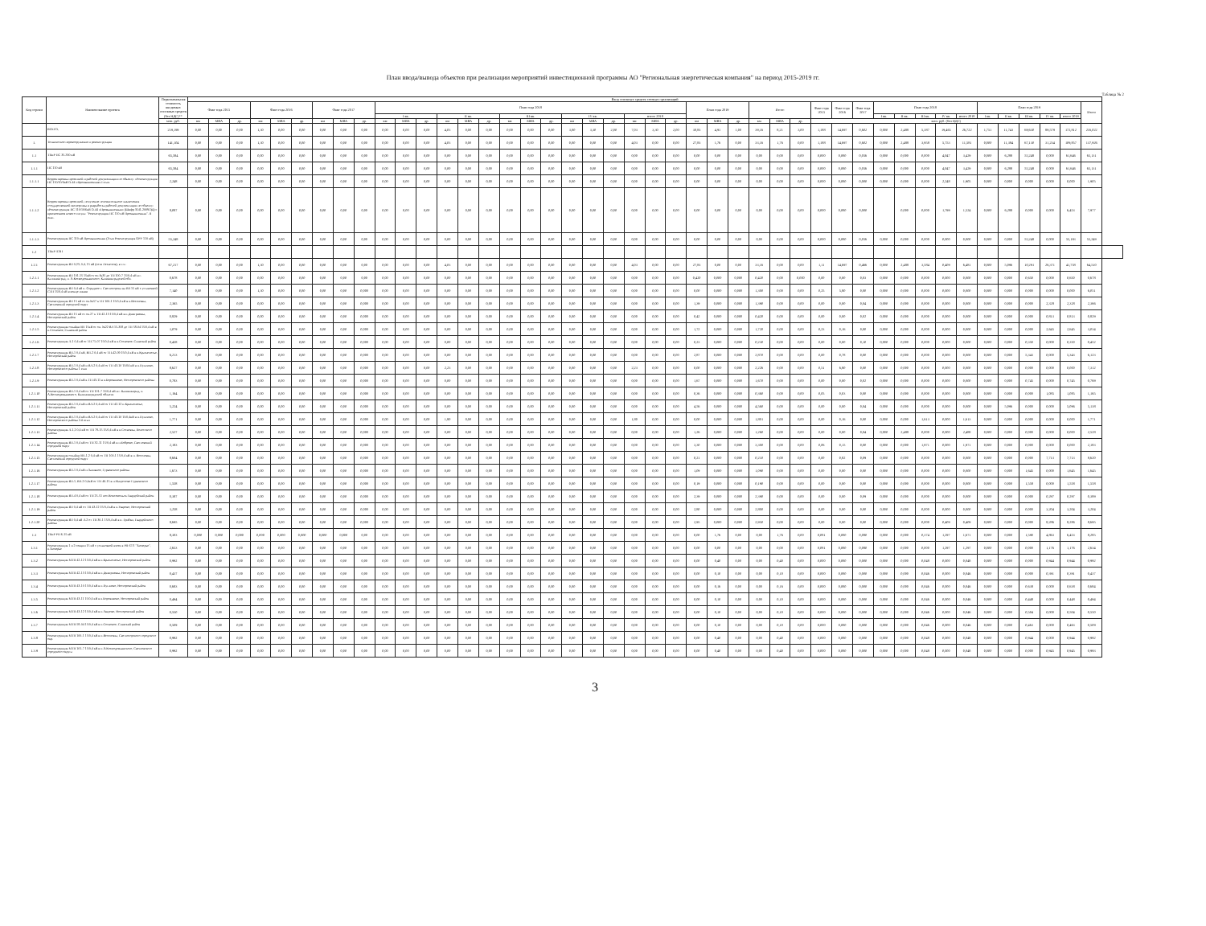План ввода/вывода объектов при реализации мероприятий инвестиционной программы АО "Региональная энергетическая компания" на период 2015-2019 гг.
Таблица № 2
| Код строки | Наименование проекта | Первоначальная стоимость вводимых основных средств (без НДС)** | Ввод основных средств сетевых организаций | | | | | | | | | | | | | | | | | | | | | | | | | | | | | | | | | | | | | | | | | | | | |
| --- | --- | --- | --- | --- | --- | --- | --- | --- | --- | --- | --- | --- | --- | --- | --- | --- | --- | --- | --- | --- | --- | --- | --- | --- | --- | --- | --- | --- | --- | --- | --- | --- | --- | --- | --- | --- | --- | --- | --- | --- | --- | --- | --- | --- | --- | --- | --- |
| | | | Факт года 2015 | | | Факт года 2016 | | | Факт года 2017 | | | План года 2018 | | | | | | | | | | | | | | | План года 2019 | | | Итого | | | Факт года 2015 | Факт года 2016 | Факт года 2017 | План года 2018 | | | | | План года 2019 | | | | | Итого | |
| | | | | | | | | | | | | I кв. | | | II кв. | | | III кв. | | | IV кв. | | | итого 2018 | | | | | | | | | | | | I кв. | II кв. | III кв. | IV кв. | итого 2018 | I кв. | II кв. | III кв. | IV кв. | итого 2019 | | |
| | | млн. руб. | км | МВА | др. | км | МВА | др. | км | МВА | др. | км | МВА | др. | км | МВА | др. | км | МВА | др. | км | МВА | др. | км | МВА | др. | км | МВА | др. | км | МВА | др. | млн. руб. (без НДС) | | | | | | | | | | | | | | |
| | ВСЕГО, | 219,199 | 0,00 | 0,00 | 0,00 | 1,30 | 0,00 | 0,00 | 0,00 | 0,00 | 0,00 | 0,00 | 0,00 | 0,00 | 4,03 | 0,00 | 0,00 | 0,00 | 0,00 | 0,00 | 3,00 | 3,30 | 2,00 | 7,03 | 3,30 | 2,00 | 30,83 | 4,91 | 1,00 | 39,16 | 8,21 | 3,00 | 1,188 | 14,697 | 0,602 | 0,000 | 2,488 | 5,387 | 19,465 | 26,722 | 1,751 | 11,743 | 69,630 | 89,579 | 172,812 | 216,022 | |
| 1. | Техническое перевооружение и реконструкция | 141,104 | 0,00 | 0,00 | 0,00 | 1,30 | 0,00 | 0,00 | 0,00 | 0,00 | 0,00 | 0,00 | 0,00 | 0,00 | 4,03 | 0,00 | 0,00 | 0,00 | 0,00 | 0,00 | 0,00 | 0,00 | 0,00 | 4,03 | 0,00 | 0,00 | 27,83 | 1,76 | 0,00 | 33,16 | 1,76 | 0,00 | 1,188 | 14,697 | 0,602 | 0,000 | 2,488 | 3,958 | 5,753 | 11,581 | 0,000 | 11,384 | 67,130 | 31,234 | 109,857 | 137,926 | |
| 1.1 | ТПиР ПС 35-330 кВ | 65,584 | 0,00 | 0,00 | 0,00 | 0,00 | 0,00 | 0,00 | 0,00 | 0,00 | 0,00 | 0,00 | 0,00 | 0,00 | 0,00 | 0,00 | 0,00 | 0,00 | 0,00 | 0,00 | 0,00 | 0,00 | 0,00 | 0,00 | 0,00 | 0,00 | 0,00 | 0,00 | 0,00 | 0,00 | 0,00 | 0,00 | 0,000 | 0,000 | 0,056 | 0,000 | 0,000 | 0,000 | 4,047 | 3,429 | 0,000 | 6,288 | 55,248 | 0,000 | 61,646 | 65,131 | |
| 1.1.1 | ПС 110 кВ | 65,584 | 0,00 | 0,00 | 0,00 | 0,00 | 0,00 | 0,00 | 0,00 | 0,00 | 0,00 | 0,00 | 0,00 | 0,00 | 0,00 | 0,00 | 0,00 | 0,00 | 0,00 | 0,00 | 0,00 | 0,00 | 0,00 | 0,00 | 0,00 | 0,00 | 0,00 | 0,00 | 0,00 | 0,00 | 0,00 | 0,00 | 0,000 | 0,000 | 0,056 | 0,000 | 0,000 | 0,000 | 4,047 | 3,429 | 0,000 | 6,288 | 55,248 | 0,000 | 61,646 | 65,131 | |
| 1.1.1.1 | Корректировка проектной и рабочей документации по объекту: «Реконструкция ПС 110/10/6кВ О-44 «Промышленная».I этап. | 2,248 | 0,00 | 0,00 | 0,00 | 0,00 | 0,00 | 0,00 | 0,00 | 0,00 | 0,00 | 0,00 | 0,00 | 0,00 | 0,00 | 0,00 | 0,00 | 0,00 | 0,00 | 0,00 | 0,00 | 0,00 | 0,00 | 0,00 | 0,00 | 0,00 | 0,00 | 0,00 | 0,00 | 0,00 | 0,00 | 0,00 | 0,000 | 0,000 | 0,000 | 0,000 | 0,000 | 0,000 | 2,248 | 1,905 | 0,000 | 0,000 | 0,000 | 0,000 | 0,000 | 1,905 | |
| 1.1.1.2 | Корректировка проектной, получение положительного заключения государственной экспертизы и разработка рабочей документации по объекту: «Реконструкция ПС 110/10/6кВ О-44 «Промышленная» (Шифр 3141-2009/ЭД) с присвоением нового титула: "Реконструкция ПС 110 кВ Промышленная". II этап. | 8,087 | 0,00 | 0,00 | 0,00 | 0,00 | 0,00 | 0,00 | 0,00 | 0,00 | 0,00 | 0,00 | 0,00 | 0,00 | 0,00 | 0,00 | 0,00 | 0,00 | 0,00 | 0,00 | 0,00 | 0,00 | 0,00 | 0,00 | 0,00 | 0,00 | 0,00 | 0,00 | 0,00 | 0,00 | 0,00 | 0,00 | 0,000 | 0,000 | 0,000 | | 0,000 | 0,000 | 1,799 | 1,524 | 0,000 | 6,288 | 0,000 | 0,000 | 6,453 | 7,977 | |
| 1.1.1.3 | Реконструкция ПС 110 кВ Промышленная (Этап Реконструкция ОРУ 110 кВ) | 55,248 | 0,00 | 0,00 | 0,00 | 0,00 | 0,00 | 0,00 | 0,00 | 0,00 | 0,00 | 0,00 | 0,00 | 0,00 | 0,00 | 0,00 | 0,00 | 0,00 | 0,00 | 0,00 | 0,00 | 0,00 | 0,00 | 0,00 | 0,00 | 0,00 | 0,00 | 0,00 | 0,00 | 0,00 | 0,00 | 0,00 | 0,000 | 0,000 | 0,056 | 0,000 | 0,000 | 0,000 | 0,000 | 0,000 | 0,000 | 0,000 | 55,248 | 0,000 | 55,193 | 55,249 | |
| 1.2 | ТПиР ЛЭП | | | | | | | | | | | | | | | | | | | | | | | | | | | | | | | | | | | | | | | | | | | | | | |
| 1.2.1 | Реконструкция ВЛ 0,23, 0,4, 15 кВ (сети Лесносов), в т.ч.: | 67,217 | 0,00 | 0,00 | 0,00 | 1,30 | 0,00 | 0,00 | 0,00 | 0,00 | 0,00 | 0,00 | 0,00 | 0,00 | 4,03 | 0,00 | 0,00 | 0,00 | 0,00 | 0,00 | 0,00 | 0,00 | 0,00 | 4,03 | 0,00 | 0,00 | 27,83 | 0,00 | 0,00 | 33,16 | 0,00 | 0,00 | 1,11 | 14,697 | 0,466 | 0,000 | 2,488 | 3,584 | 0,409 | 6,481 | 0,000 | 5,096 | 10,291 | 26,371 | 41,758 | 64,510 | |
| 1.2.1.1 | Реконструкция ВЛ 101-15 15кВ от оп.№35 до ТП 100-7 15/0,4 кВ в г. Калининград, п. А.Космодемьянского, Калининградской обл. | 0,678 | 0,00 | 0,00 | 0,00 | 0,00 | 0,00 | 0,00 | 0,00 | 0,00 | 0,00 | 0,00 | 0,00 | 0,00 | 0,00 | 0,00 | 0,00 | 0,00 | 0,00 | 0,00 | 0,00 | 0,00 | 0,00 | 0,00 | 0,00 | 0,00 | 0,420 | 0,000 | 0,000 | 0,420 | 0,00 | 0,000 | 0,00 | 0,00 | 0,03 | 0,000 | 0,000 | 0,000 | 0,000 | 0,000 | 0,000 | 0,000 | 0,650 | 0,000 | 0,650 | 0,678 | |
| 1.2.1.2 | Реконструкция ВЛ 0,4 кВ п. Отрадное г. Светлогорска на ВЛ 15 кВ с установкой СТП 15/0,4 кВ в конце линии | 7,140 | 0,00 | 0,00 | 0,00 | 1,30 | 0,00 | 0,00 | 0,00 | 0,00 | 0,000 | 0,00 | 0,00 | 0,00 | 0,00 | 0,00 | 0,00 | 0,00 | 0,00 | 0,00 | 0,00 | 0,00 | 0,00 | 0,00 | 0,00 | 0,00 | 0,00 | 0,000 | 0,000 | 1,300 | 0,00 | 0,00 | 0,25 | 5,80 | 0,00 | 0,000 | 0,000 | 0,000 | 0,000 | 0,000 | 0,000 | 0,000 | 0,000 | 0,000 | 0,000 | 6,051 | |
| 1.2.1.3 | Реконструкция ВЛ 15 кВ от оп.№57 к ТП 100-1 15/0,4 кВ в п.Веселовка, Светловский городской округ | 2,365 | 0,00 | 0,00 | 0,00 | 0,00 | 0,00 | 0,00 | 0,00 | 0,00 | 0,000 | 0,00 | 0,00 | 0,00 | 0,00 | 0,00 | 0,00 | 0,00 | 0,00 | 0,00 | 0,00 | 0,00 | 0,00 | 0,00 | 0,00 | 0,00 | 1,39 | 0,000 | 0,000 | 1,390 | 0,00 | 0,00 | 0,00 | 0,00 | 0,04 | 0,000 | 0,000 | 0,000 | 0,000 | 0,000 | 0,000 | 0,000 | 0,000 | 2,328 | 2,328 | 2,366 | |
| 1.2.1.4 | Реконструкция ВЛ 15 кВ от оп.27 к ТП 42-13 15/0,4 кВ в п.Дмитриевка, Нестеровский район | 0,829 | 0,00 | 0,00 | 0,00 | 0,00 | 0,00 | 0,00 | 0,00 | 0,00 | 0,000 | 0,00 | 0,00 | 0,00 | 0,00 | 0,00 | 0,00 | 0,00 | 0,00 | 0,00 | 0,00 | 0,00 | 0,00 | 0,00 | 0,00 | 0,00 | 0,42 | 0,000 | 0,000 | 0,420 | 0,00 | 0,00 | 0,00 | 0,00 | 0,02 | 0,000 | 0,000 | 0,000 | 0,000 | 0,000 | 0,000 | 0,000 | 0,000 | 0,813 | 0,813 | 0,829 | |
| 1.2.1.5 | Реконструкция отпайки ВЛ 15кВ от оп. №22 ВЛ 15-358 до ТП 58-04 15/0,4 кВ в п.Сосновое, Славский район | 3,079 | 0,00 | 0,00 | 0,00 | 0,00 | 0,00 | 0,00 | 0,00 | 0,00 | 0,000 | 0,00 | 0,00 | 0,00 | 0,00 | 0,00 | 0,00 | 0,00 | 0,00 | 0,00 | 0,00 | 0,00 | 0,00 | 0,00 | 0,00 | 0,00 | 1,72 | 0,000 | 0,000 | 1,720 | 0,00 | 0,00 | 0,23 | 0,16 | 0,00 | 0,000 | 0,000 | 0,000 | 0,000 | 0,000 | 0,000 | 0,000 | 0,000 | 2,645 | 2,645 | 3,034 | |
| 1.2.1.6 | Реконструкция Л-1 0,4 кВ от ТП 71-07 15/0,4 кВ в п.Сосновое, Славский район | 0,458 | 0,00 | 0,00 | 0,00 | 0,00 | 0,00 | 0,00 | 0,00 | 0,00 | 0,000 | 0,00 | 0,00 | 0,00 | 0,00 | 0,00 | 0,00 | 0,00 | 0,00 | 0,00 | 0,00 | 0,00 | 0,00 | 0,00 | 0,00 | 0,00 | 0,23 | 0,000 | 0,000 | 0,230 | 0,00 | 0,00 | 0,00 | 0,00 | 0,10 | 0,000 | 0,000 | 0,000 | 0,000 | 0,000 | 0,000 | 0,000 | 0,350 | 0,000 | 0,350 | 0,452 | |
| 1.2.1.7 | Реконструкция ВЛ-1 0,4 кВ, ВЛ-2 0,4 кВ от ТП-42-09 15/0,4 кВ в п.Краснолесье, Нестеровский район | 6,213 | 0,00 | 0,00 | 0,00 | 0,00 | 0,00 | 0,00 | 0,00 | 0,00 | 0,000 | 0,00 | 0,00 | 0,00 | 0,00 | 0,00 | 0,00 | 0,00 | 0,00 | 0,00 | 0,00 | 0,00 | 0,00 | 0,00 | 0,00 | 0,00 | 2,87 | 0,000 | 0,000 | 2,870 | 0,00 | 0,00 | 0,00 | 0,78 | 0,00 | 0,000 | 0,000 | 0,000 | 0,000 | 0,000 | 0,000 | 0,000 | 5,343 | 0,000 | 5,343 | 6,123 | |
| 1.2.1.8 | Реконструкция ВЛ-1 0,4 кВ и ВЛ-2 0,4 кВ от ТП 43-10 15/04 кВ в п.Пугачево, Нестеровского района 1 этап | 8,627 | 0,00 | 0,00 | 0,00 | 0,00 | 0,00 | 0,00 | 0,00 | 0,00 | 0,000 | 0,00 | 0,00 | 0,00 | 2,23 | 0,00 | 0,00 | 0,00 | 0,00 | 0,00 | 0,00 | 0,00 | 0,00 | 2,23 | 0,00 | 0,00 | 0,00 | 0,000 | 0,000 | 2,226 | 0,00 | 0,00 | 0,51 | 6,80 | 0,00 | 0,000 | 0,000 | 0,000 | 0,000 | 0,000 | 0,000 | 0,000 | 0,000 | 0,000 | 0,000 | 7,312 | |
| 1.2.1.9 | Реконструкция ВЛ-1 0,4 кВ к ТП 43-11 в п.Боровиково, Нестеровского района | 0,783 | 0,00 | 0,00 | 0,00 | 0,00 | 0,00 | 0,00 | 0,00 | 0,00 | 0,000 | 0,00 | 0,00 | 0,00 | 0,00 | 0,00 | 0,00 | 0,00 | 0,00 | 0,00 | 0,00 | 0,00 | 0,00 | 0,00 | 0,00 | 0,00 | 1,67 | 0,000 | 0,000 | 1,670 | 0,00 | 0,00 | 0,00 | 0,00 | 0,02 | 0,000 | 0,000 | 0,000 | 0,000 | 0,000 | 0,000 | 0,000 | 0,745 | 0,000 | 0,745 | 0,769 | |
| 1.2.1.10 | Реконструкция ВЛ-1 0,4 кВ от ТП 101-7 15/0,4 кВ в г. Калининград, п. А.Космодемьянского, Калининградской области | 1,164 | 0,00 | 0,00 | 0,00 | 0,00 | 0,00 | 0,00 | 0,00 | 0,00 | 0,000 | 0,00 | 0,00 | 0,00 | 0,00 | 0,00 | 0,00 | 0,00 | 0,00 | 0,00 | 0,00 | 0,00 | 0,00 | 0,00 | 0,00 | 0,00 | 0,36 | 0,000 | 0,000 | 0,360 | 0,00 | 0,00 | 0,05 | 0,03 | 0,00 | 0,000 | 0,000 | 0,000 | 0,000 | 0,000 | 0,000 | 0,000 | 0,000 | 1,085 | 1,085 | 1,165 | |
| 1.2.1.11 | Реконструкция ВЛ-1 0,4 кВ и ВЛ-2 0,4 кВ от ТП 42-12 п.Краснолесье, Нестеровский район | 5,224 | 0,00 | 0,00 | 0,00 | 0,00 | 0,00 | 0,00 | 0,00 | 0,00 | 0,000 | 0,00 | 0,00 | 0,00 | 0,00 | 0,00 | 0,00 | 0,00 | 0,00 | 0,00 | 0,00 | 0,00 | 0,00 | 0,00 | 0,00 | 0,00 | 4,56 | 0,000 | 0,000 | 4,560 | 0,00 | 0,00 | 0,00 | 0,00 | 0,04 | 0,000 | 0,000 | 0,000 | 0,000 | 0,000 | 0,000 | 5,096 | 0,000 | 0,000 | 5,096 | 5,138 | |
| 1.2.1.12 | Реконструкция ВЛ-1 0,4 кВ и ВЛ-2 0,4 кВ от ТП 43-10 15/0,4кВ в п.Пугачево, Нестеровского района 2-й этап | 1,771 | 0,00 | 0,00 | 0,00 | 0,00 | 0,00 | 0,00 | 0,00 | 0,00 | 0,000 | 0,00 | 0,00 | 0,00 | 1,80 | 0,00 | 0,00 | 0,00 | 0,00 | 0,00 | 0,00 | 0,00 | 0,00 | 1,80 | 0,00 | 0,00 | 0,00 | 0,000 | 0,000 | 1,801 | 0,00 | 0,00 | 0,00 | 0,16 | 0,00 | 0,000 | 0,000 | 1,613 | 0,000 | 1,613 | 0,000 | 0,000 | 0,000 | 0,000 | 0,000 | 1,771 | |
| 1.2.1.13 | Реконструкция Л-1,2 0,4 кВ от ТП 78-15 15/0,4 кВ в п.Сосновка, Полесского района | 2,527 | 0,00 | 0,00 | 0,00 | 0,00 | 0,00 | 0,00 | 0,00 | 0,00 | 0,000 | 0,00 | 0,00 | 0,00 | 0,00 | 0,00 | 0,00 | 0,00 | 0,00 | 0,00 | 0,00 | 0,00 | 0,00 | 0,00 | 0,00 | 0,00 | 1,26 | 0,000 | 0,000 | 1,260 | 0,00 | 0,00 | 0,00 | 0,00 | 0,04 | 0,000 | 2,488 | 0,000 | 0,000 | 2,488 | 0,000 | 0,000 | 0,000 | 0,000 | 0,000 | 2,528 | |
| 1.2.1.14 | Реконструкция ВЛ-1 0,4 кВ от ТП 32-11 15/0,4 кВ в п.Боброво, Светловский городской округ | 2,183 | 0,00 | 0,00 | 0,00 | 0,00 | 0,00 | 0,00 | 0,00 | 0,00 | 0,000 | 0,00 | 0,00 | 0,00 | 0,00 | 0,00 | 0,00 | 0,00 | 0,00 | 0,00 | 0,00 | 0,00 | 0,00 | 0,00 | 0,00 | 0,00 | 3,30 | 0,000 | 0,000 | 3,300 | 0,00 | 0,00 | 0,06 | 0,15 | 0,00 | 0,000 | 0,000 | 1,971 | 0,000 | 1,971 | 0,000 | 0,000 | 0,000 | 0,000 | 0,000 | 2,183 | |
| 1.2.1.15 | Реконструкция отпайки ВЛ-1,2 0,4 кВ от ТП 100-1 15/0,4 кВ в п. Веселовка, Светловский городской округ | 8,604 | 0,00 | 0,00 | 0,00 | 0,00 | 0,00 | 0,00 | 0,00 | 0,00 | 0,000 | 0,00 | 0,00 | 0,00 | 0,00 | 0,00 | 0,00 | 0,00 | 0,00 | 0,00 | 0,00 | 0,00 | 0,00 | 0,00 | 0,00 | 0,00 | 0,21 | 0,000 | 0,000 | 0,210 | 0,00 | 0,00 | 0,00 | 0,82 | 0,09 | 0,000 | 0,000 | 0,000 | 0,000 | 0,000 | 0,000 | 0,000 | 0,000 | 7,713 | 7,713 | 8,620 | |
| 1.2.1.16 | Реконструкция ВЛ-1 0,4 кВ п.Заливное, Гурьевского района | 1,673 | 0,00 | 0,00 | 0,00 | 0,00 | 0,00 | 0,00 | 0,00 | 0,00 | 0,000 | 0,00 | 0,00 | 0,00 | 0,00 | 0,00 | 0,00 | 0,00 | 0,00 | 0,00 | 0,00 | 0,00 | 0,00 | 0,00 | 0,00 | 0,00 | 1,09 | 0,000 | 0,000 | 1,090 | 0,00 | 0,00 | 0,00 | 0,00 | 0,00 | 0,000 | 0,000 | 0,000 | 0,000 | 0,000 | 0,000 | 0,000 | 1,645 | 0,000 | 1,645 | 1,645 | |
| 1.2.1.17 | Реконструкция ВЛ-1, ВЛ-2 0,4кВ от ТП 46-15 в п.Матросово Гурьевского района | 1,558 | 0,00 | 0,00 | 0,00 | 0,00 | 0,00 | 0,00 | 0,00 | 0,00 | 0,000 | 0,00 | 0,00 | 0,00 | 0,00 | 0,00 | 0,00 | 0,00 | 0,00 | 0,00 | 0,00 | 0,00 | 0,00 | 0,00 | 0,00 | 0,00 | 0,19 | 0,000 | 0,000 | 0,190 | 0,00 | 0,00 | 0,00 | 0,00 | 0,00 | 0,000 | 0,000 | 0,000 | 0,000 | 0,000 | 0,000 | 0,000 | 1,558 | 0,000 | 1,558 | 1,558 | |
| 1.2.1.18 | Реконструкция ВЛ-4 0,4 кВ от ТП 25-51 пос.Комсомольск Гвардейский район | 0,387 | 0,00 | 0,00 | 0,00 | 0,00 | 0,00 | 0,00 | 0,00 | 0,00 | 0,000 | 0,00 | 0,00 | 0,00 | 0,00 | 0,00 | 0,00 | 0,00 | 0,00 | 0,00 | 0,00 | 0,00 | 0,00 | 0,00 | 0,00 | 0,00 | 2,39 | 0,000 | 0,000 | 2,390 | 0,00 | 0,00 | 0,00 | 0,00 | 0,09 | 0,000 | 0,000 | 0,000 | 0,000 | 0,000 | 0,000 | 0,000 | 0,000 | 0,297 | 0,297 | 0,389 | |
| 1.2.1.19 | Реконструкция ВЛ 0,4 кВ от ТП 43-12 15/0,4 кВ в п.Уварово, Нестеровский район | 3,258 | 0,00 | 0,00 | 0,00 | 0,00 | 0,00 | 0,00 | 0,00 | 0,00 | 0,000 | 0,00 | 0,00 | 0,00 | 0,00 | 0,00 | 0,00 | 0,00 | 0,00 | 0,00 | 0,00 | 0,00 | 0,00 | 0,00 | 0,00 | 0,00 | 2,80 | 0,000 | 0,000 | 2,800 | 0,00 | 0,00 | 0,00 | 0,00 | 0,00 | 0,000 | 0,000 | 0,000 | 0,000 | 0,000 | 0,000 | 0,000 | 0,000 | 3,204 | 3,204 | 3,204 | |
| 1.2.1.20 | Реконструкция ВЛ 0,4 кВ Л-2 от ТП 30-1 15/0,4 кВ в п. Грибки, Гвардейского района | 8,695 | 0,00 | 0,00 | 0,00 | 0,00 | 0,00 | 0,00 | 0,00 | 0,00 | 0,000 | 0,00 | 0,00 | 0,00 | 0,00 | 0,00 | 0,00 | 0,00 | 0,00 | 0,00 | 0,00 | 0,00 | 0,00 | 0,00 | 0,00 | 0,00 | 2,95 | 0,000 | 0,000 | 2,950 | 0,00 | 0,00 | 0,00 | 0,00 | 0,00 | 0,000 | 0,000 | 0,000 | 0,409 | 0,409 | 0,000 | 0,000 | 0,000 | 8,286 | 8,286 | 8,695 | |
| 1.3 | ТПиР РП 6-15 кВ | 8,303 | 0,000 | 0,000 | 0,000 | 0,000 | 0,000 | 0,000 | 0,000 | 0,000 | 0,00 | 0,00 | 0,00 | 0,00 | 0,00 | 0,00 | 0,00 | 0,00 | 0,00 | 0,00 | 0,00 | 0,00 | 0,00 | 0,00 | 0,00 | 0,00 | 0,00 | 1,76 | 0,00 | 0,00 | 1,76 | 0,00 | 0,081 | 0,000 | 0,080 | 0,000 | 0,000 | 0,374 | 1,297 | 1,671 | 0,000 | 0,000 | 1,590 | 4,863 | 6,453 | 8,285 | |
| 1.3.1 | Реконструкция 1 и 2 секции 15 кВ с установкой ячеек в РП 67/1 "Заозерье", п.Заозерье | 2,653 | 0,00 | 0,00 | 0,00 | 0,00 | 0,00 | 0,00 | 0,00 | 0,00 | 0,00 | 0,00 | 0,00 | 0,00 | 0,00 | 0,00 | 0,00 | 0,00 | 0,00 | 0,00 | 0,00 | 0,00 | 0,00 | 0,00 | 0,00 | 0,00 | 0,00 | 0,00 | 0,00 | 0,00 | 0,00 | 0,00 | 0,081 | 0,000 | 0,080 | 0,000 | 0,000 | 0,000 | 1,297 | 1,297 | 0,000 | 0,000 | 0,000 | 1,176 | 1,176 | 2,634 | |
| 1.3.2 | Реконструкция МТП 42-12 15/0,4 кВ в п.Краснолесье, Нестеровский район | 0,992 | 0,00 | 0,00 | 0,00 | 0,00 | 0,00 | 0,00 | 0,00 | 0,00 | 0,00 | 0,00 | 0,00 | 0,00 | 0,00 | 0,00 | 0,00 | 0,00 | 0,00 | 0,00 | 0,00 | 0,00 | 0,00 | 0,00 | 0,00 | 0,00 | 0,00 | 0,40 | 0,00 | 0,00 | 0,40 | 0,00 | 0,000 | 0,000 | 0,000 | 0,000 | 0,000 | 0,048 | 0,000 | 0,048 | 0,000 | 0,000 | 0,000 | 0,944 | 0,944 | 0,992 | |
| 1.3.3 | Реконструкция МТП 42-13 15/0,4 кВ в п.Дмитриевка, Нестеровский район | 0,437 | 0,00 | 0,00 | 0,00 | 0,00 | 0,00 | 0,00 | 0,00 | 0,00 | 0,00 | 0,00 | 0,00 | 0,00 | 0,00 | 0,00 | 0,00 | 0,00 | 0,00 | 0,00 | 0,00 | 0,00 | 0,00 | 0,00 | 0,00 | 0,00 | 0,00 | 0,10 | 0,00 | 0,00 | 0,10 | 0,00 | 0,000 | 0,000 | 0,000 | 0,000 | 0,000 | 0,046 | 0,000 | 0,046 | 0,000 | 0,000 | 0,000 | 0,391 | 0,391 | 0,437 | |
| 1.3.4 | Реконструкция МТП 43-10 15/0,4 кВ в п.Пугачево, Нестеровский район | 0,683 | 0,00 | 0,00 | 0,00 | 0,00 | 0,00 | 0,00 | 0,00 | 0,00 | 0,00 | 0,00 | 0,00 | 0,00 | 0,00 | 0,00 | 0,00 | 0,00 | 0,00 | 0,00 | 0,00 | 0,00 | 0,00 | 0,00 | 0,00 | 0,00 | 0,00 | 0,16 | 0,00 | 0,00 | 0,16 | 0,00 | 0,000 | 0,000 | 0,000 | 0,000 | 0,000 | 0,046 | 0,000 | 0,046 | 0,000 | 0,000 | 0,638 | 0,000 | 0,638 | 0,684 | |
| 1.3.5 | Реконструкция МТП 43-11 15/0,4 кВ в п.Боровиково, Нестеровский район | 0,494 | 0,00 | 0,00 | 0,00 | 0,00 | 0,00 | 0,00 | 0,00 | 0,00 | 0,00 | 0,00 | 0,00 | 0,00 | 0,00 | 0,00 | 0,00 | 0,00 | 0,00 | 0,00 | 0,00 | 0,00 | 0,00 | 0,00 | 0,00 | 0,00 | 0,00 | 0,10 | 0,00 | 0,00 | 0,10 | 0,00 | 0,000 | 0,000 | 0,000 | 0,000 | 0,000 | 0,046 | 0,000 | 0,046 | 0,000 | 0,000 | 0,448 | 0,000 | 0,448 | 0,494 | |
| 1.3.6 | Реконструкция МТП 43-12 15/0,4 кВ в п.Уварово, Нестеровский район | 0,550 | 0,00 | 0,00 | 0,00 | 0,00 | 0,00 | 0,00 | 0,00 | 0,00 | 0,00 | 0,00 | 0,00 | 0,00 | 0,00 | 0,00 | 0,00 | 0,00 | 0,00 | 0,00 | 0,00 | 0,00 | 0,00 | 0,00 | 0,00 | 0,00 | 0,00 | 0,10 | 0,00 | 0,00 | 0,10 | 0,00 | 0,000 | 0,000 | 0,000 | 0,000 | 0,000 | 0,046 | 0,000 | 0,046 | 0,000 | 0,000 | 0,504 | 0,000 | 0,504 | 0,550 | |
| 1.3.7 | Реконструкция МТП 58-04 15/0,4 кВ в п.Сосновое, Славский район | 0,509 | 0,00 | 0,00 | 0,00 | 0,00 | 0,00 | 0,00 | 0,00 | 0,00 | 0,00 | 0,00 | 0,00 | 0,00 | 0,00 | 0,00 | 0,00 | 0,00 | 0,00 | 0,00 | 0,00 | 0,00 | 0,00 | 0,00 | 0,00 | 0,00 | 0,00 | 0,10 | 0,00 | 0,00 | 0,10 | 0,00 | 0,000 | 0,000 | 0,000 | 0,000 | 0,000 | 0,046 | 0,000 | 0,046 | 0,000 | 0,000 | 0,463 | 0,000 | 0,463 | 0,509 | |
| 1.3.8 | Реконструкция МТП 100-1 15/0,4 кВ в п.Веселовка, Светлогорского городского окр. | 0,992 | 0,00 | 0,00 | 0,00 | 0,00 | 0,00 | 0,00 | 0,00 | 0,00 | 0,00 | 0,00 | 0,00 | 0,00 | 0,00 | 0,00 | 0,00 | 0,00 | 0,00 | 0,00 | 0,00 | 0,00 | 0,00 | 0,00 | 0,00 | 0,00 | 0,00 | 0,40 | 0,00 | 0,00 | 0,40 | 0,00 | 0,000 | 0,000 | 0,000 | 0,000 | 0,000 | 0,048 | 0,000 | 0,048 | 0,000 | 0,000 | 0,944 | 0,000 | 0,944 | 0,992 | |
| 1.3.9 | Реконструкция МТП 101-7 15/0,4 кВ в п.А.Космодемьянского, Светловского городского округа | 0,992 | 0,00 | 0,00 | 0,00 | 0,00 | 0,00 | 0,00 | 0,00 | 0,00 | 0,00 | 0,00 | 0,00 | 0,00 | 0,00 | 0,00 | 0,00 | 0,00 | 0,00 | 0,00 | 0,00 | 0,00 | 0,00 | 0,00 | 0,00 | 0,00 | 0,00 | 0,40 | 0,00 | 0,00 | 0,40 | 0,00 | 0,000 | 0,000 | 0,000 | 0,000 | 0,000 | 0,048 | 0,000 | 0,048 | 0,000 | 0,000 | 0,000 | 0,945 | 0,945 | 0,993 | |
3